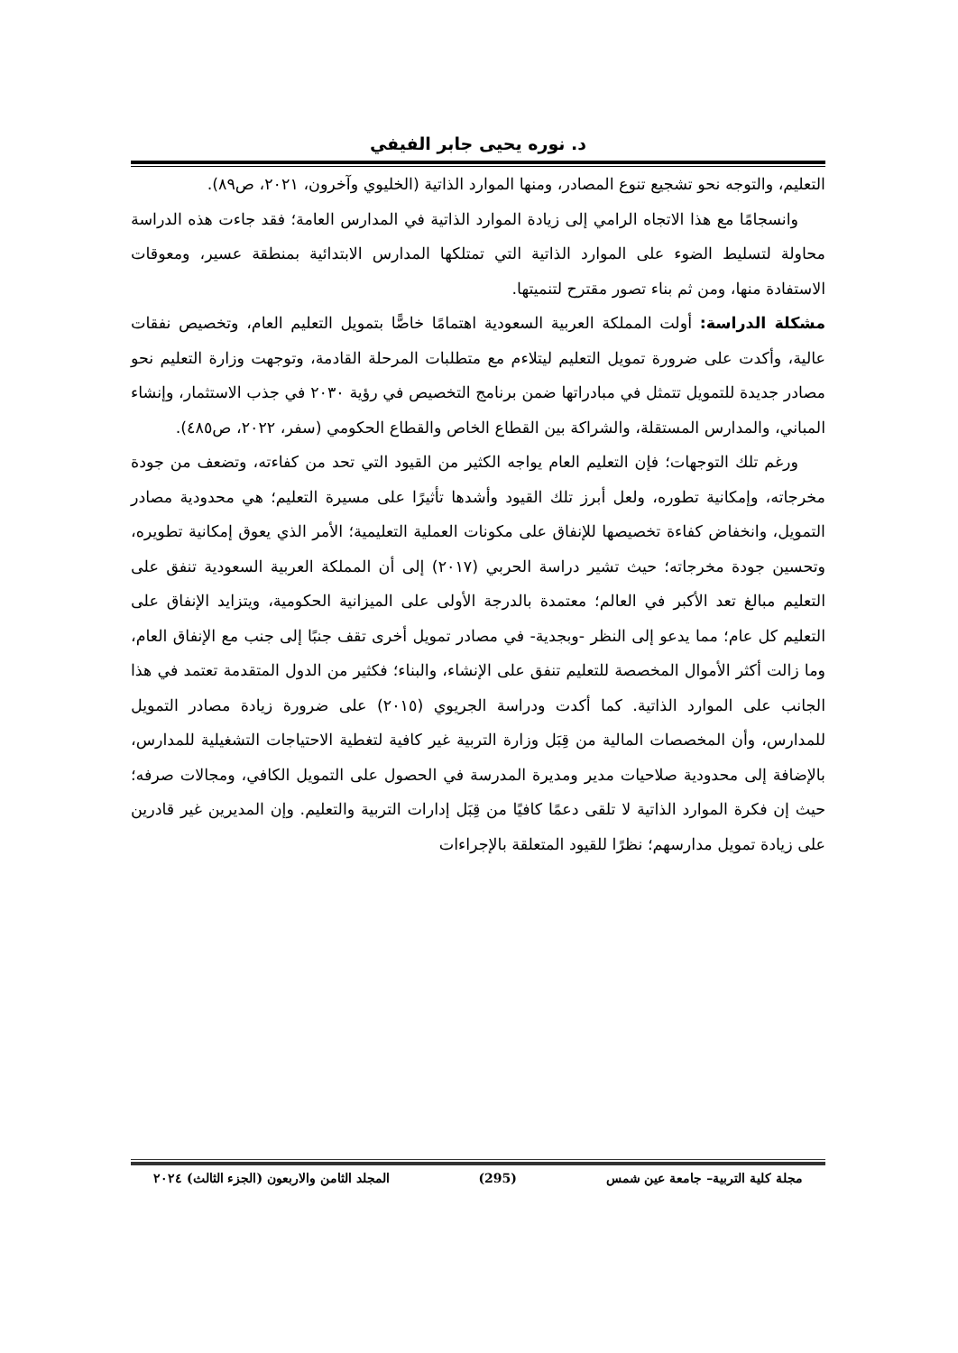د. نوره يحيى جابر الفيفي
التعليم، والتوجه نحو تشجيع تنوع المصادر، ومنها الموارد الذاتية (الخليوي وآخرون، ٢٠٢١، ص٨٩).
وانسجامًا مع هذا الاتجاه الرامي إلى زيادة الموارد الذاتية في المدارس العامة؛ فقد جاءت هذه الدراسة محاولة لتسليط الضوء على الموارد الذاتية التي تمتلكها المدارس الابتدائية بمنطقة عسير، ومعوقات الاستفادة منها، ومن ثم بناء تصور مقترح لتنميتها.
مشكلة الدراسة: أولت المملكة العربية السعودية اهتمامًا خاصًّا بتمويل التعليم العام، وتخصيص نفقات عالية، وأكدت على ضرورة تمويل التعليم ليتلاءم مع متطلبات المرحلة القادمة، وتوجهت وزارة التعليم نحو مصادر جديدة للتمويل تتمثل في مبادراتها ضمن برنامج التخصيص في رؤية ٢٠٣٠ في جذب الاستثمار، وإنشاء المباني، والمدارس المستقلة، والشراكة بين القطاع الخاص والقطاع الحكومي (سفر، ٢٠٢٢، ص٤٨٥).
ورغم تلك التوجهات؛ فإن التعليم العام يواجه الكثير من القيود التي تحد من كفاءته، وتضعف من جودة مخرجاته، وإمكانية تطوره، ولعل أبرز تلك القيود وأشدها تأثيرًا على مسيرة التعليم؛ هي محدودية مصادر التمويل، وانخفاض كفاءة تخصيصها للإنفاق على مكونات العملية التعليمية؛ الأمر الذي يعوق إمكانية تطويره، وتحسين جودة مخرجاته؛ حيث تشير دراسة الحربي (٢٠١٧) إلى أن المملكة العربية السعودية تنفق على التعليم مبالغ تعد الأكبر في العالم؛ معتمدة بالدرجة الأولى على الميزانية الحكومية، ويتزايد الإنفاق على التعليم كل عام؛ مما يدعو إلى النظر -وبجدية- في مصادر تمويل أخرى تقف جنبًا إلى جنب مع الإنفاق العام، وما زالت أكثر الأموال المخصصة للتعليم تنفق على الإنشاء، والبناء؛ فكثير من الدول المتقدمة تعتمد في هذا الجانب على الموارد الذاتية. كما أكدت ودراسة الجريوي (٢٠١٥) على ضرورة زيادة مصادر التمويل للمدارس، وأن المخصصات المالية من قِبَل وزارة التربية غير كافية لتغطية الاحتياجات التشغيلية للمدارس، بالإضافة إلى محدودية صلاحيات مدير ومديرة المدرسة في الحصول على التمويل الكافي، ومجالات صرفه؛ حيث إن فكرة الموارد الذاتية لا تلقى دعمًا كافيًا من قِبَل إدارات التربية والتعليم. وإن المديرين غير قادرين على زيادة تمويل مدارسهم؛ نظرًا للقيود المتعلقة بالإجراءات
مجلة كلية التربية– جامعة عين شمس (295) المجلد الثامن والاربعون (الجزء الثالث) ٢٠٢٤